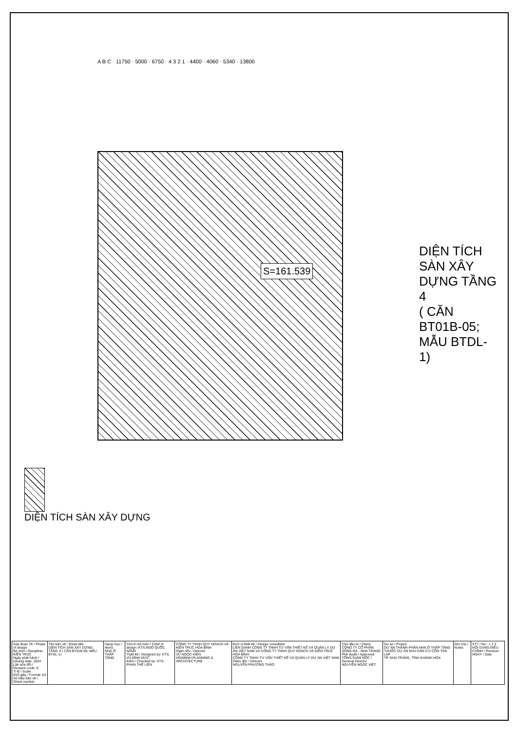A B C · 11750 · 5000 · 6750 · 4 3 2 1 · 4400 · 4060 · 5340 · 13800
S=161.539
DIỆN TÍCH SÀN XÂY DỰNG TẦNG 4
( CĂN BT01B-05; MẪU BTDL-1)
DIỆN TÍCH SÀN XÂY DỰNG
| Giai đoạn TK / Phase of design Bộ môn / Discipline: KIẾN TRÚC Ngày phát hành / Issuing date: 2024 Lần sửa đổi / Revision code: 0 Tỉ lệ / Scale Khổ giấy / Format: A3 Số hiệu bản vẽ / Sheet number | Tên bản vẽ / Sheet title DIỆN TÍCH SÀN XÂY DỰNG TẦNG 4 ( CĂN BT01B-05; MẪU BTDL-1) | Hạng mục / Items NHÀ Ở THẤP TẦNG | Chủ trì bộ môn / Chief of design: KTS.NGÔ QUỐC NĂNG Thiết kế / Designed by: KTS. VŨ ĐÌNH ĐỨC Kiểm / Checked by: KTS. PHAN THẾ LIÊN | CÔNG TY TNHH QUY HOẠCH VÀ KIẾN TRÚC HÒA BÌNH Giám đốc / Director VŨ NGỌC KIÊN HOABINH PLANNING & ARCHITECTURE | Đơn vị thiết kế / Design consultant LIÊN DANH CÔNG TY TNHH TƯ VẤN THIẾT KẾ VÀ QUẢN LÝ DỰ ÁN VIỆT NAM VÀ CÔNG TY TNHH QUY HOẠCH VÀ KIẾN TRÚC HÒA BÌNH CÔNG TY TNHH TƯ VẤN THIẾT KẾ VÀ QUẢN LÝ DỰ ÁN VIỆT NAM Giám đốc / Director NGUYỄN PHƯƠNG THẢO | Chủ đầu tư / Client CÔNG TY CỔ PHẦN SÔNG ĐÀ - NHA TRANG Phê duyệt / Approved TỔNG GIÁM ĐỐC / General Director NGUYỄN NGỌC VIỆT | Dự án / Project DỰ ÁN THÀNH PHẦN NHÀ Ở THẤP TẦNG THUỘC DỰ ÁN KHU DÂN CƯ CỒN TÂN LẬP TP. NHA TRANG, TỈNH KHÁNH HÒA | Ghi chú / Notes | STT / No.: 1 2 3 NỘI DUNG ĐIỀU CHỈNH / Revision NGÀY / Date |